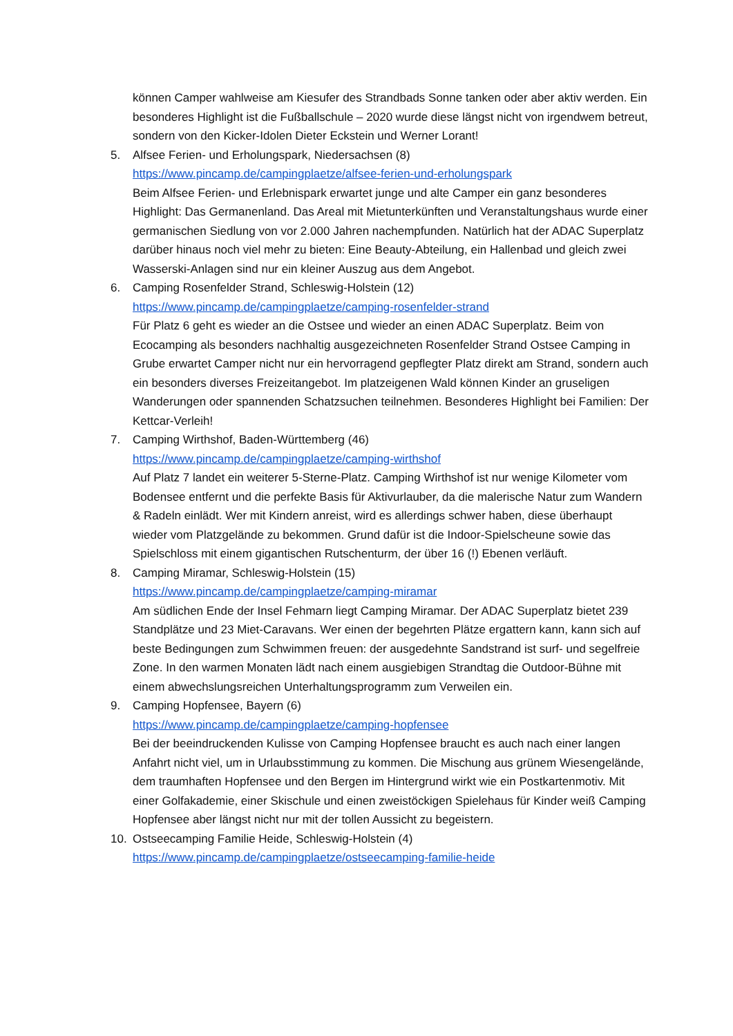können Camper wahlweise am Kiesufer des Strandbads Sonne tanken oder aber aktiv werden. Ein besonderes Highlight ist die Fußballschule – 2020 wurde diese längst nicht von irgendwem betreut, sondern von den Kicker-Idolen Dieter Eckstein und Werner Lorant!
5. Alfsee Ferien- und Erholungspark, Niedersachsen (8)
https://www.pincamp.de/campingplaetze/alfsee-ferien-und-erholungspark
Beim Alfsee Ferien- und Erlebnispark erwartet junge und alte Camper ein ganz besonderes Highlight: Das Germanenland. Das Areal mit Mietunterkünften und Veranstaltungshaus wurde einer germanischen Siedlung von vor 2.000 Jahren nachempfunden. Natürlich hat der ADAC Superplatz darüber hinaus noch viel mehr zu bieten: Eine Beauty-Abteilung, ein Hallenbad und gleich zwei Wasserski-Anlagen sind nur ein kleiner Auszug aus dem Angebot.
6. Camping Rosenfelder Strand, Schleswig-Holstein (12)
https://www.pincamp.de/campingplaetze/camping-rosenfelder-strand
Für Platz 6 geht es wieder an die Ostsee und wieder an einen ADAC Superplatz. Beim von Ecocamping als besonders nachhaltig ausgezeichneten Rosenfelder Strand Ostsee Camping in Grube erwartet Camper nicht nur ein hervorragend gepflegter Platz direkt am Strand, sondern auch ein besonders diverses Freizeitangebot. Im platzeigenen Wald können Kinder an gruseligen Wanderungen oder spannenden Schatzsuchen teilnehmen. Besonderes Highlight bei Familien: Der Kettcar-Verleih!
7. Camping Wirthshof, Baden-Württemberg (46)
https://www.pincamp.de/campingplaetze/camping-wirthshof
Auf Platz 7 landet ein weiterer 5-Sterne-Platz. Camping Wirthshof ist nur wenige Kilometer vom Bodensee entfernt und die perfekte Basis für Aktivurlauber, da die malerische Natur zum Wandern & Radeln einlädt. Wer mit Kindern anreist, wird es allerdings schwer haben, diese überhaupt wieder vom Platzgelände zu bekommen. Grund dafür ist die Indoor-Spielscheune sowie das Spielschloss mit einem gigantischen Rutschenturm, der über 16 (!) Ebenen verläuft.
8. Camping Miramar, Schleswig-Holstein (15)
https://www.pincamp.de/campingplaetze/camping-miramar
Am südlichen Ende der Insel Fehmarn liegt Camping Miramar. Der ADAC Superplatz bietet 239 Standplätze und 23 Miet-Caravans. Wer einen der begehrten Plätze ergattern kann, kann sich auf beste Bedingungen zum Schwimmen freuen: der ausgedehnte Sandstrand ist surf- und segelfreie Zone. In den warmen Monaten lädt nach einem ausgiebigen Strandtag die Outdoor-Bühne mit einem abwechslungsreichen Unterhaltungsprogramm zum Verweilen ein.
9. Camping Hopfensee, Bayern (6)
https://www.pincamp.de/campingplaetze/camping-hopfensee
Bei der beeindruckenden Kulisse von Camping Hopfensee braucht es auch nach einer langen Anfahrt nicht viel, um in Urlaubsstimmung zu kommen. Die Mischung aus grünem Wiesengelände, dem traumhaften Hopfensee und den Bergen im Hintergrund wirkt wie ein Postkartenmotiv. Mit einer Golfakademie, einer Skischule und einen zweistöckigen Spielehaus für Kinder weiß Camping Hopfensee aber längst nicht nur mit der tollen Aussicht zu begeistern.
10. Ostseecamping Familie Heide, Schleswig-Holstein (4)
https://www.pincamp.de/campingplaetze/ostseecamping-familie-heide